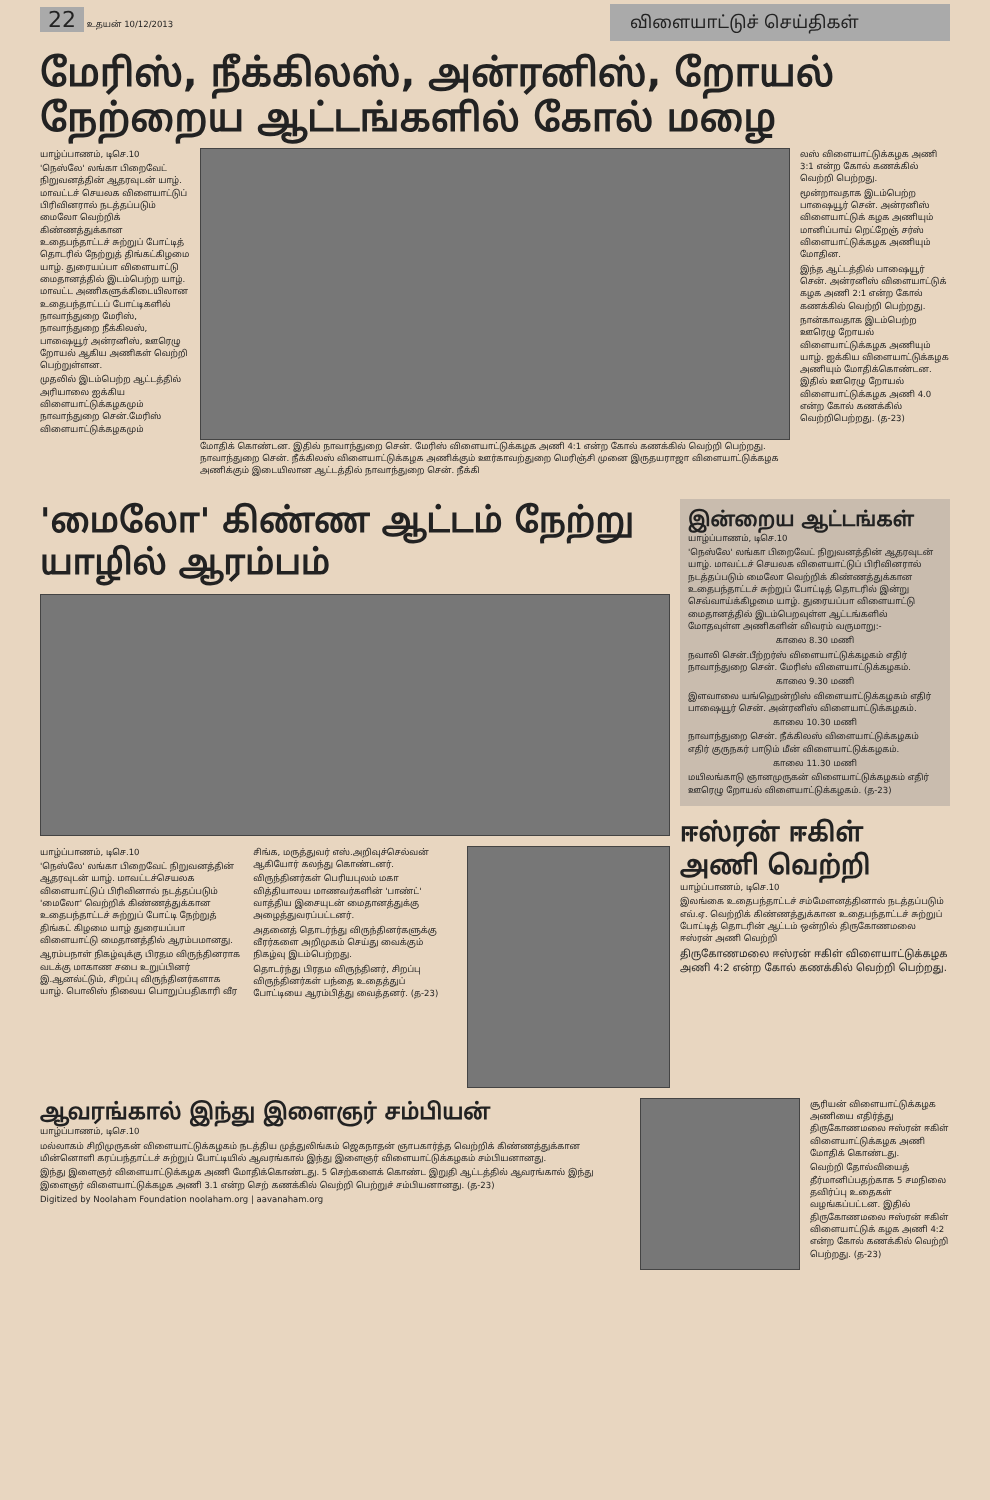22 உதயன் 10/12/2013
விளையாட்டுச் செய்திகள்
மேரிஸ், நீக்கிலஸ், அன்ரனிஸ், றோயல் நேற்றைய ஆட்டங்களில் கோல் மழை
யாழ்ப்பாணம், டிசெ.10
'நெஸ்லே' லங்கா பிறைவேட் நிறுவனத்தின் ஆதரவுடன் யாழ். மாவட்டச் செயலக விளையாட்டுப் பிரிவினரால் நடத்தப்படும் மைலோ வெற்றிக் கிண்ணத்துக்கான உதைபந்தாட்டச் சுற்றுப் போட்டித் தொடரில் நேற்றுத் திங்கட்கிழமை யாழ். துரையப்பா விளையாட்டு மைதானத்தில் இடம்பெற்ற யாழ். மாவட்ட அணிகளுக்கிடையிலான உதைபந்தாட்டப் போட்டிகளில் நாவாந்துறை மேரிஸ், நாவாந்துறை நீக்கிலஸ், பாஷையூர் அன்ரனிஸ், ஊரெழு றோயல் ஆகிய அணிகள் வெற்றி பெற்றுள்ளன.
முதலில் இடம்பெற்ற ஆட்டத்தில் அரியாலை ஐக்கிய விளையாட்டுக்கழகமும் நாவாந்துறை சென்.மேரிஸ் விளையாட்டுக்கழகமும்
மோதிக் கொண்டன. இதில் நாவாந்துறை சென். மேரிஸ் விளையாட்டுக்கழக அணி 4:1 என்ற கோல் கணக்கில் வெற்றி பெற்றது. நாவாந்துறை சென். நீக்கிலஸ் விளையாட்டுக்கழக அணிக்கும் ஊர்காவற்துறை மெரிஞ்சி முனை இருதயராஜா விளையாட்டுக்கழக அணிக்கும் இடையிலான ஆட்டத்தில் நாவாந்துறை சென். நீக்கி
லஸ் விளையாட்டுக்கழக அணி 3:1 என்ற கோல் கணக்கில் வெற்றி பெற்றது.
மூன்றாவதாக இடம்பெற்ற பாஷையூர் சென். அன்ரனிஸ் விளையாட்டுக் கழக அணியும் மானிப்பாய் றெட்றேஞ் சர்ஸ் விளையாட்டுக்கழக அணியும் மோதின.
இந்த ஆட்டத்தில் பாஷையூர் சென். அன்ரனிஸ் விளையாட்டுக் கழக அணி 2:1 என்ற கோல் கணக்கில் வெற்றி பெற்றது.
நான்காவதாக இடம்பெற்ற ஊரெழு றோயல் விளையாட்டுக்கழக அணியும் யாழ். ஐக்கிய விளையாட்டுக்கழக அணியும் மோதிக்கொண்டன. இதில் ஊரெழு றோயல் விளையாட்டுக்கழக அணி 4.0 என்ற கோல் கணக்கில் வெற்றிபெற்றது. (த-23)
'மைலோ' கிண்ண ஆட்டம் நேற்று யாழில் ஆரம்பம்
யாழ்ப்பாணம், டிசெ.10
'நெஸ்லே' லங்கா பிறைவேட் நிறுவனத்தின் ஆதரவுடன் யாழ். மாவட்டச்செயலக விளையாட்டுப் பிரிவினால் நடத்தப்படும் 'மைலோ' வெற்றிக் கிண்ணத்துக்கான உதைபந்தாட்டச் சுற்றுப் போட்டி நேற்றுத் திங்கட் கிழமை யாழ் துரையப்பா விளையாட்டு மைதானத்தில் ஆரம்பமானது.
ஆரம்பநாள் நிகழ்வுக்கு பிரதம விருந்தினராக வடக்கு மாகாண சபை உறுப்பினர் இ.ஆனல்ட்டும், சிறப்பு விருந்தினர்களாக யாழ். பொலிஸ் நிலைய பொறுப்பதிகாரி வீர
சிங்க, மருத்துவர் எஸ்.அறிவுச்செல்வன் ஆகியோர் கலந்து கொண்டனர்.
விருந்தினர்கள் பெரியபுலம் மகா வித்தியாலய மாணவர்களின் 'பாண்ட்' வாத்திய இசையுடன் மைதானத்துக்கு அழைத்துவரப்பட்டனர்.
அதனைத் தொடர்ந்து விருந்தினர்களுக்கு வீரர்களை அறிமுகம் செய்து வைக்கும் நிகழ்வு இடம்பெற்றது.
தொடர்ந்து பிரதம விருந்தினர், சிறப்பு விருந்தினர்கள் பந்தை உதைத்துப் போட்டியை ஆரம்பித்து வைத்தனர். (த-23)
இன்றைய ஆட்டங்கள்
யாழ்ப்பாணம், டிசெ.10
'நெஸ்லே' லங்கா பிறைவேட் நிறுவனத்தின் ஆதரவுடன் யாழ். மாவட்டச் செயலக விளையாட்டுப் பிரிவினரால் நடத்தப்படும் மைலோ வெற்றிக் கிண்ணத்துக்கான உதைபந்தாட்டச் சுற்றுப் போட்டித் தொடரில் இன்று செவ்வாய்க்கிழமை யாழ். துரையப்பா விளையாட்டு மைதானத்தில் இடம்பெறவுள்ள ஆட்டங்களில் மோதவுள்ள அணிகளின் விவரம் வருமாறு:-
காலை 8.30 மணி
நவாலி சென்.பீற்றர்ஸ் விளையாட்டுக்கழகம் எதிர் நாவாந்துறை சென். மேரிஸ் விளையாட்டுக்கழகம்.
காலை 9.30 மணி
இளவாலை யங்ஹென்றிஸ் விளையாட்டுக்கழகம் எதிர் பாஷையூர் சென். அன்ரனிஸ் விளையாட்டுக்கழகம்.
காலை 10.30 மணி
நாவாந்துறை சென். நீக்கிலஸ் விளையாட்டுக்கழகம் எதிர் குருநகர் பாடும் மீன் விளையாட்டுக்கழகம்.
காலை 11.30 மணி
மயிலங்காடு ஞானமுருகன் விளையாட்டுக்கழகம் எதிர் ஊரெழு றோயல் விளையாட்டுக்கழகம். (த-23)
ஈஸ்ரன் ஈகிள் அணி வெற்றி
யாழ்ப்பாணம், டிசெ.10
இலங்கை உதைபந்தாட்டச் சம்மேளனத்தினால் நடத்தப்படும் எவ்.ஏ. வெற்றிக் கிண்ணத்துக்கான உதைபந்தாட்டச் சுற்றுப் போட்டித் தொடரின் ஆட்டம் ஒன்றில் திருகோணமலை ஈஸ்ரன் அணி வெற்றி
திருகோணமலை ஈஸ்ரன் ஈகிள் விளையாட்டுக்கழக அணி 4:2 என்ற கோல் கணக்கில் வெற்றி பெற்றது.
ஆவரங்கால் இந்து இளைஞர் சம்பியன்
யாழ்ப்பாணம், டிசெ.10
மல்லாகம் சிறிமுருகன் விளையாட்டுக்கழகம் நடத்திய முத்துலிங்கம் ஜெகநாதன் ஞாபகார்த்த வெற்றிக் கிண்ணத்துக்கான மின்னொளி கரப்பந்தாட்டச் சுற்றுப் போட்டியில் ஆவரங்கால் இந்து இளைஞர் விளையாட்டுக்கழகம் சம்பியனானது.
இந்து இளைஞர் விளையாட்டுக்கழக அணி மோதிக்கொண்டது. 5 செற்களைக் கொண்ட இறுதி ஆட்டத்தில் ஆவரங்கால் இந்து இளைஞர் விளையாட்டுக்கழக அணி 3.1 என்ற செற் கணக்கில் வெற்றி பெற்றுச் சம்பியனானது. (த-23)
Digitized by Noolaham Foundation noolaham.org | aavanaham.org
சூரியன் விளையாட்டுக்கழக அணியை எதிர்த்து திருகோணமலை ஈஸ்ரன் ஈகிள் விளையாட்டுக்கழக அணி மோதிக் கொண்டது.
வெற்றி தோல்வியைத் தீர்மானிப்பதற்காக 5 சமநிலை தவிர்ப்பு உதைகள் வழங்கப்பட்டன. இதில் திருகோணமலை ஈஸ்ரன் ஈகிள் விளையாட்டுக் கழக அணி 4:2 என்ற கோல் கணக்கில் வெற்றி பெற்றது. (த-23)